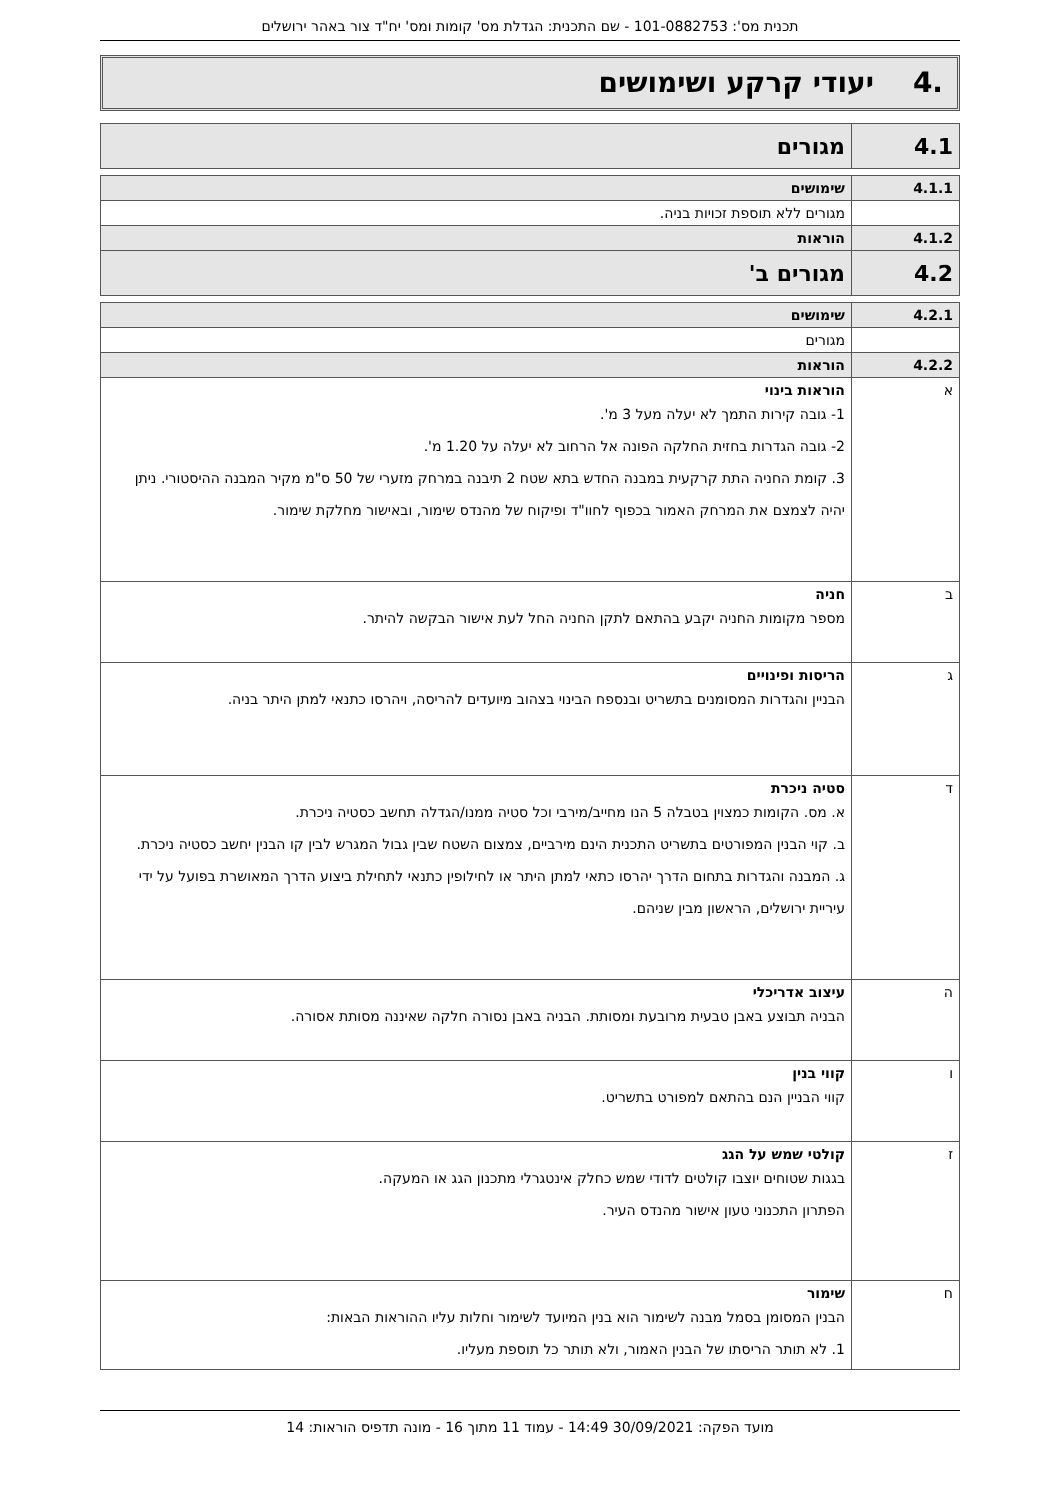תכנית מס': 101-0882753 - שם התכנית: הגדלת מס' קומות ומס' יח"ד צור באהר ירושלים
.4 יעודי קרקע ושימושים
| 4.1 | מגורים |
| 4.1.1 | שימושים |
| | מגורים ללא תוספת זכויות בניה. |
| 4.1.2 | הוראות |
| 4.2 | מגורים ב' |
| 4.2.1 | שימושים |
| | מגורים |
| 4.2.2 | הוראות |
| א | הוראות בינוי 1- גובה קירות התמך לא יעלה מעל 3 מ'. 2- גובה הגדרות בחזית החלקה הפונה אל הרחוב לא יעלה על 1.20 מ'. 3. קומת החניה התת קרקעית במבנה החדש בתא שטח 2 תיבנה במרחק מזערי של 50 ס"מ מקיר המבנה ההיסטורי. ניתן יהיה לצמצם את המרחק האמור בכפוף לחוו"ד ופיקוח של מהנדס שימור, ובאישור מחלקת שימור. |
| ב | חניה מספר מקומות החניה יקבע בהתאם לתקן החניה החל לעת אישור הבקשה להיתר. |
| ג | הריסות ופינויים הבניין והגדרות המסומנים בתשריט ובנספח הבינוי בצהוב מיועדים להריסה, ויהרסו כתנאי למתן היתר בניה. |
| ד | סטיה ניכרת א. מס. הקומות כמצוין בטבלה 5 הנו מחייב/מירבי וכל סטיה ממנו/הגדלה תחשב כסטיה ניכרת. ב. קוי הבנין המפורטים בתשריט התכנית הינם מירביים, צמצום השטח שבין גבול המגרש לבין קו הבנין יחשב כסטיה ניכרת. ג. המבנה והגדרות בתחום הדרך יהרסו כתאי למתן היתר או לחילופין כתנאי לתחילת ביצוע הדרך המאושרת בפועל על ידי עיריית ירושלים, הראשון מבין שניהם. |
| ה | עיצוב אדריכלי הבניה תבוצע באבן טבעית מרובעת ומסותת. הבניה באבן נסורה חלקה שאיננה מסותת אסורה. |
| ו | קווי בנין קווי הבניין הנם בהתאם למפורט בתשריט. |
| ז | קולטי שמש על הגג בגגות שטוחים יוצבו קולטים לדודי שמש כחלק אינטגרלי מתכנון הגג או המעקה. הפתרון התכנוני טעון אישור מהנדס העיר. |
| ח | שימור הבנין המסומן בסמל מבנה לשימור הוא בנין המיועד לשימור וחלות עליו ההוראות הבאות: 1. לא תותר הריסתו של הבנין האמור, ולא תותר כל תוספת מעליו. |
מועד הפקה: 30/09/2021 14:49 - עמוד 11 מתוך 16 - מונה תדפיס הוראות: 14